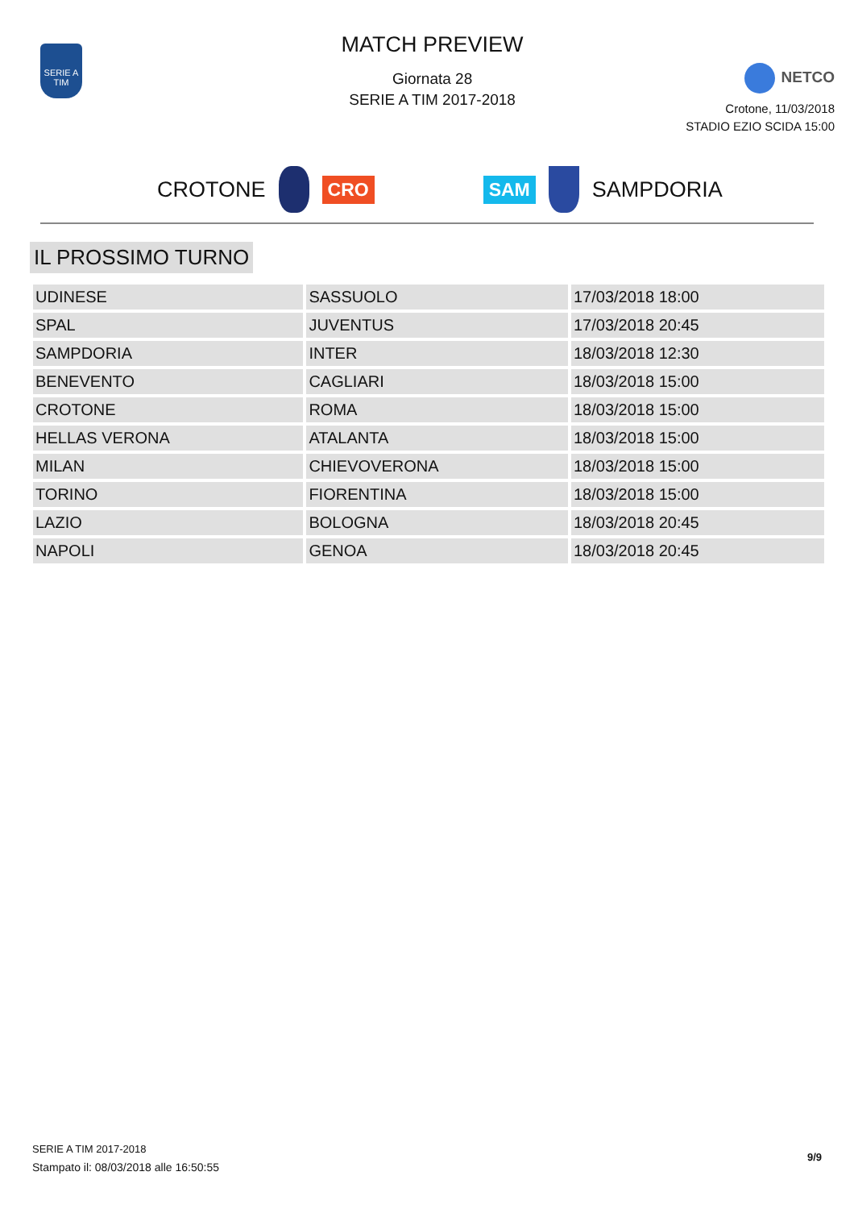SERIE A TIM
MATCH PREVIEW
Giornata 28
SERIE A TIM 2017-2018
NETCO
Crotone, 11/03/2018
STADIO EZIO SCIDA 15:00
CROTONE CRO SAM SAMPDORIA
IL PROSSIMO TURNO
| UDINESE | SASSUOLO | 17/03/2018 18:00 |
| SPAL | JUVENTUS | 17/03/2018 20:45 |
| SAMPDORIA | INTER | 18/03/2018 12:30 |
| BENEVENTO | CAGLIARI | 18/03/2018 15:00 |
| CROTONE | ROMA | 18/03/2018 15:00 |
| HELLAS VERONA | ATALANTA | 18/03/2018 15:00 |
| MILAN | CHIEVOVERONA | 18/03/2018 15:00 |
| TORINO | FIORENTINA | 18/03/2018 15:00 |
| LAZIO | BOLOGNA | 18/03/2018 20:45 |
| NAPOLI | GENOA | 18/03/2018 20:45 |
SERIE A TIM 2017-2018
Stampato il: 08/03/2018 alle 16:50:55
9/9